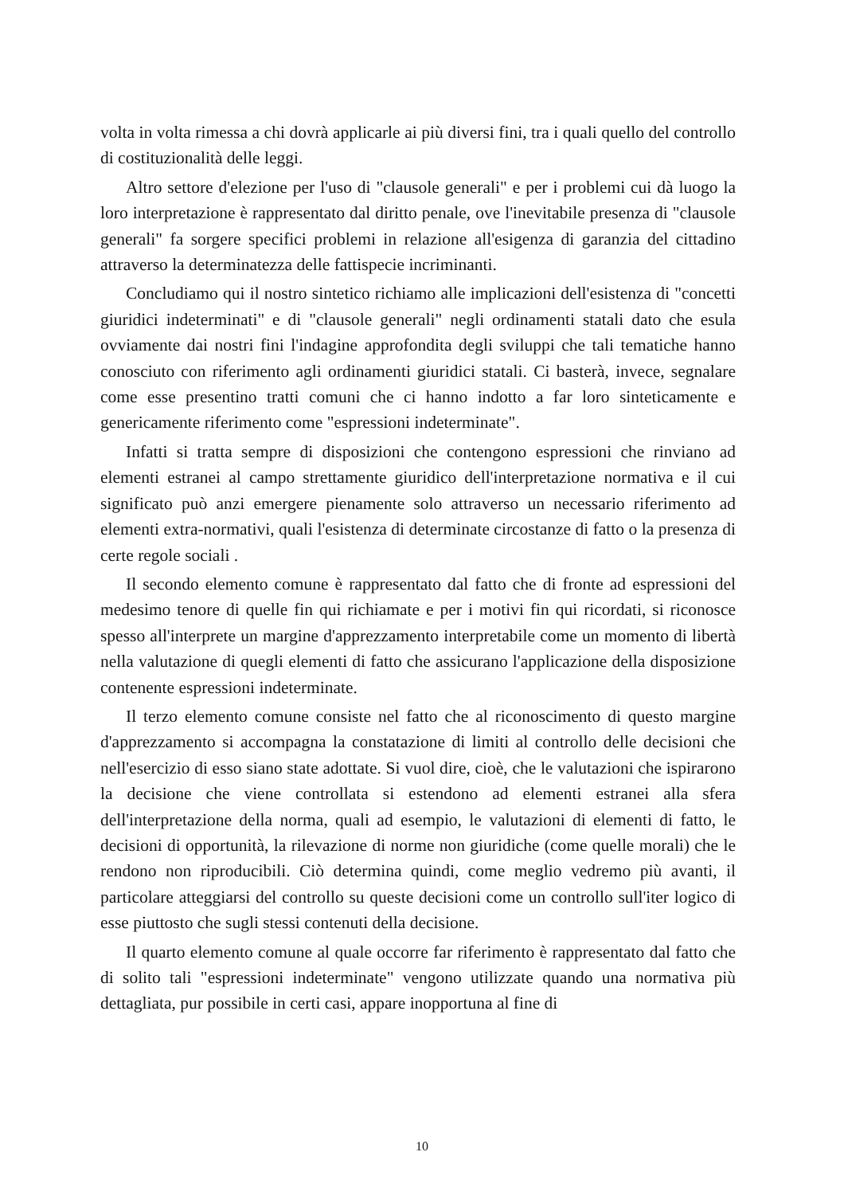volta in volta rimessa a chi dovrà applicarle ai più diversi fini, tra i quali quello del controllo di costituzionalità delle leggi.
Altro settore d'elezione per l'uso di "clausole generali" e per i problemi cui dà luogo la loro interpretazione è rappresentato dal diritto penale, ove l'inevitabile presenza di "clausole generali" fa sorgere specifici problemi in relazione all'esigenza di garanzia del cittadino attraverso la determinatezza delle fattispecie incriminanti.
Concludiamo qui il nostro sintetico richiamo alle implicazioni dell'esistenza di "concetti giuridici indeterminati" e di "clausole generali" negli ordinamenti statali dato che esula ovviamente dai nostri fini l'indagine approfondita degli sviluppi che tali tematiche hanno conosciuto con riferimento agli ordinamenti giuridici statali. Ci basterà, invece, segnalare come esse presentino tratti comuni che ci hanno indotto a far loro sinteticamente e genericamente riferimento come "espressioni indeterminate".
Infatti si tratta sempre di disposizioni che contengono espressioni che rinviano ad elementi estranei al campo strettamente giuridico dell'interpretazione normativa e il cui significato può anzi emergere pienamente solo attraverso un necessario riferimento ad elementi extra-normativi, quali l'esistenza di determinate circostanze di fatto o la presenza di certe regole sociali .
Il secondo elemento comune è rappresentato dal fatto che di fronte ad espressioni del medesimo tenore di quelle fin qui richiamate e per i motivi fin qui ricordati, si riconosce spesso all'interprete un margine d'apprezzamento interpretabile come un momento di libertà nella valutazione di quegli elementi di fatto che assicurano l'applicazione della disposizione contenente espressioni indeterminate.
Il terzo elemento comune consiste nel fatto che al riconoscimento di questo margine d'apprezzamento si accompagna la constatazione di limiti al controllo delle decisioni che nell'esercizio di esso siano state adottate. Si vuol dire, cioè, che le valutazioni che ispirarono la decisione che viene controllata si estendono ad elementi estranei alla sfera dell'interpretazione della norma, quali ad esempio, le valutazioni di elementi di fatto, le decisioni di opportunità, la rilevazione di norme non giuridiche (come quelle morali) che le rendono non riproducibili. Ciò determina quindi, come meglio vedremo più avanti, il particolare atteggiarsi del controllo su queste decisioni come un controllo sull'iter logico di esse piuttosto che sugli stessi contenuti della decisione.
Il quarto elemento comune al quale occorre far riferimento è rappresentato dal fatto che di solito tali "espressioni indeterminate" vengono utilizzate quando una normativa più dettagliata, pur possibile in certi casi, appare inopportuna al fine di
10